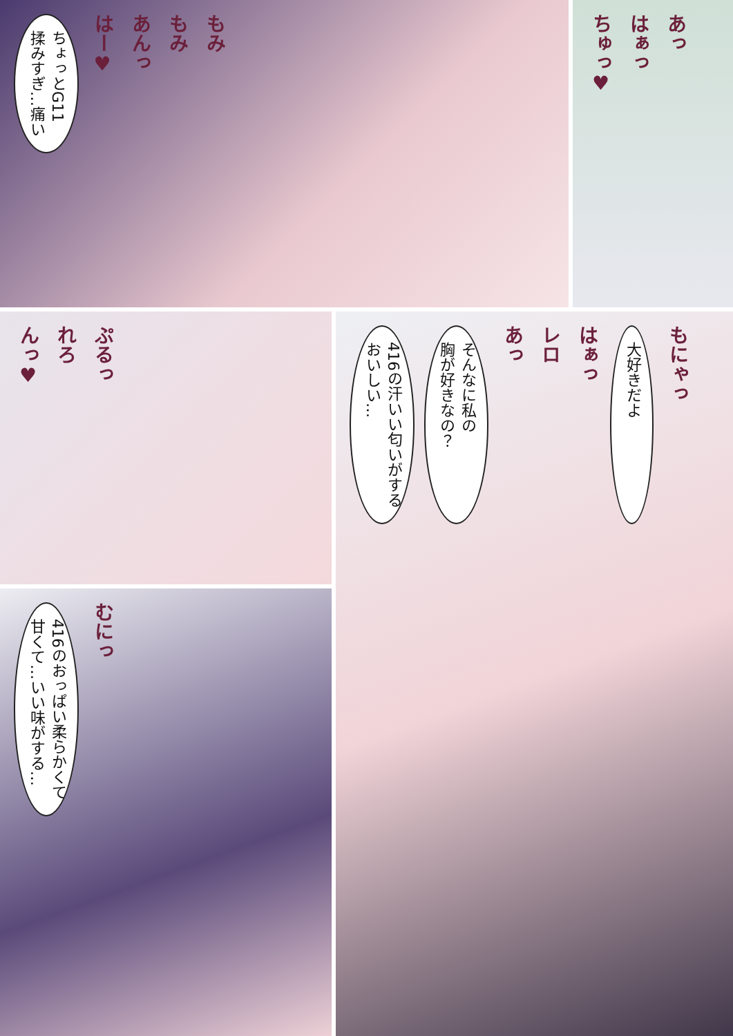ちょっとG11
揉みすぎ…痛い
はー♥
あんっ
もみ
もみ
ちゅっ♥
はぁっ
あっ
んっ♥
れろ
ぷるっ
416の汗いい匂いがする
おいしい…
そんなに私の
胸が好きなの？
あっ
レロ
はぁっ
大好きだよ
もにゃっ
416のおっぱい柔らかくて
甘くて…いい味がする…
むにっ